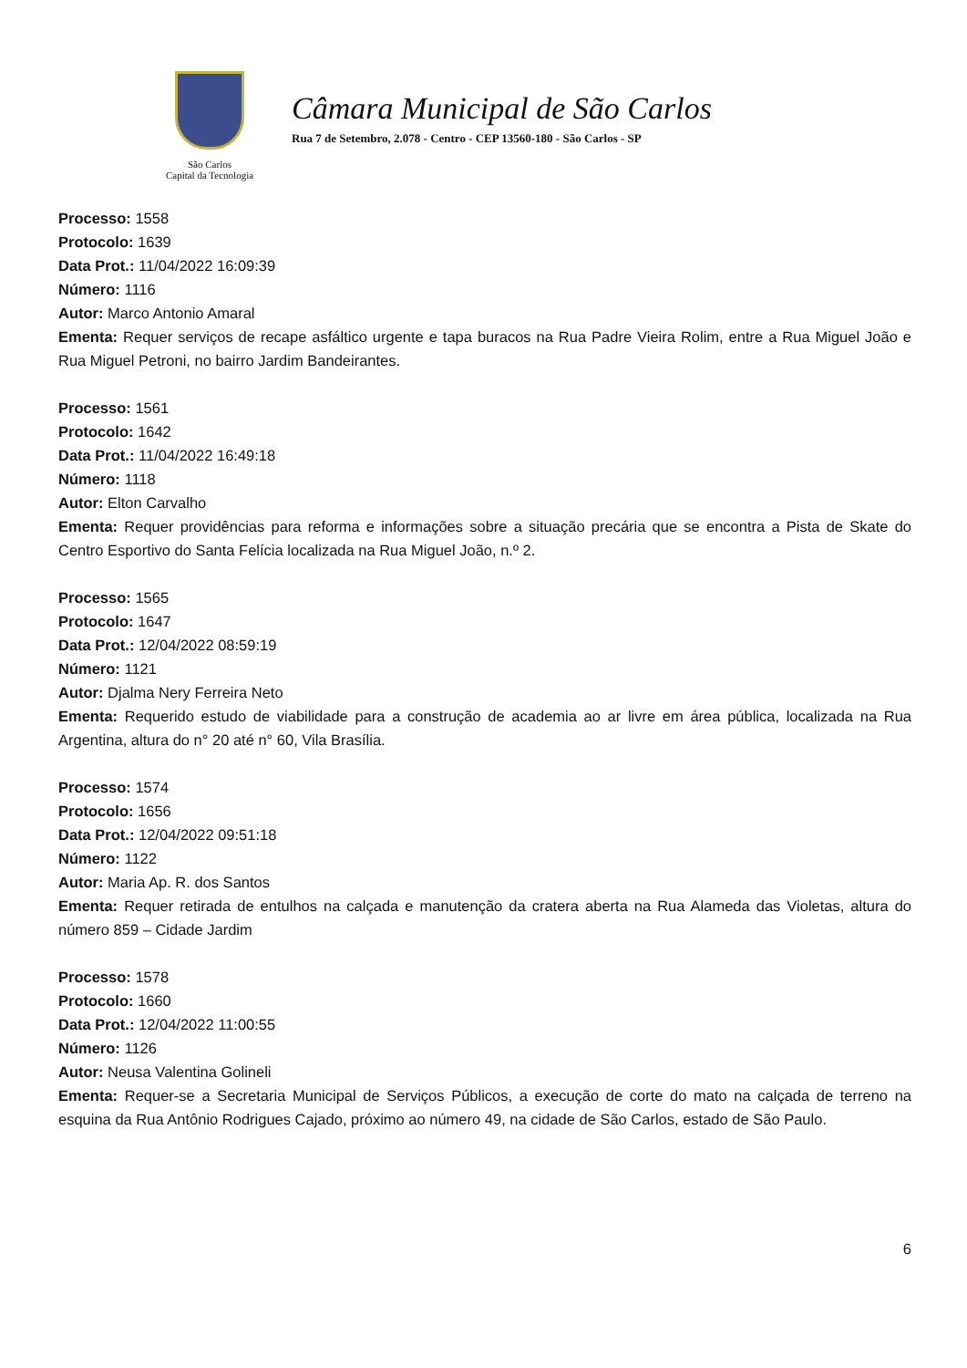São Carlos
Capital da Tecnologia
Câmara Municipal de São Carlos
Rua 7 de Setembro, 2.078 - Centro - CEP 13560-180 - São Carlos - SP
Processo: 1558
Protocolo: 1639
Data Prot.: 11/04/2022 16:09:39
Número: 1116
Autor: Marco Antonio Amaral
Ementa: Requer serviços de recape asfáltico urgente e tapa buracos na Rua Padre Vieira Rolim, entre a Rua Miguel João e Rua Miguel Petroni, no bairro Jardim Bandeirantes.
Processo: 1561
Protocolo: 1642
Data Prot.: 11/04/2022 16:49:18
Número: 1118
Autor: Elton Carvalho
Ementa: Requer providências para reforma e informações sobre a situação precária que se encontra a Pista de Skate do Centro Esportivo do Santa Felícia localizada na Rua Miguel João, n.º 2.
Processo: 1565
Protocolo: 1647
Data Prot.: 12/04/2022 08:59:19
Número: 1121
Autor: Djalma Nery Ferreira Neto
Ementa: Requerido estudo de viabilidade para a construção de academia ao ar livre em área pública, localizada na Rua Argentina, altura do n° 20 até n° 60, Vila Brasília.
Processo: 1574
Protocolo: 1656
Data Prot.: 12/04/2022 09:51:18
Número: 1122
Autor: Maria Ap. R. dos Santos
Ementa: Requer retirada de entulhos na calçada e manutenção da cratera aberta na Rua Alameda das Violetas, altura do número 859 – Cidade Jardim
Processo: 1578
Protocolo: 1660
Data Prot.: 12/04/2022 11:00:55
Número: 1126
Autor: Neusa Valentina Golineli
Ementa: Requer-se a Secretaria Municipal de Serviços Públicos, a execução de corte do mato na calçada de terreno na esquina da Rua Antônio Rodrigues Cajado, próximo ao número 49, na cidade de São Carlos, estado de São Paulo.
6